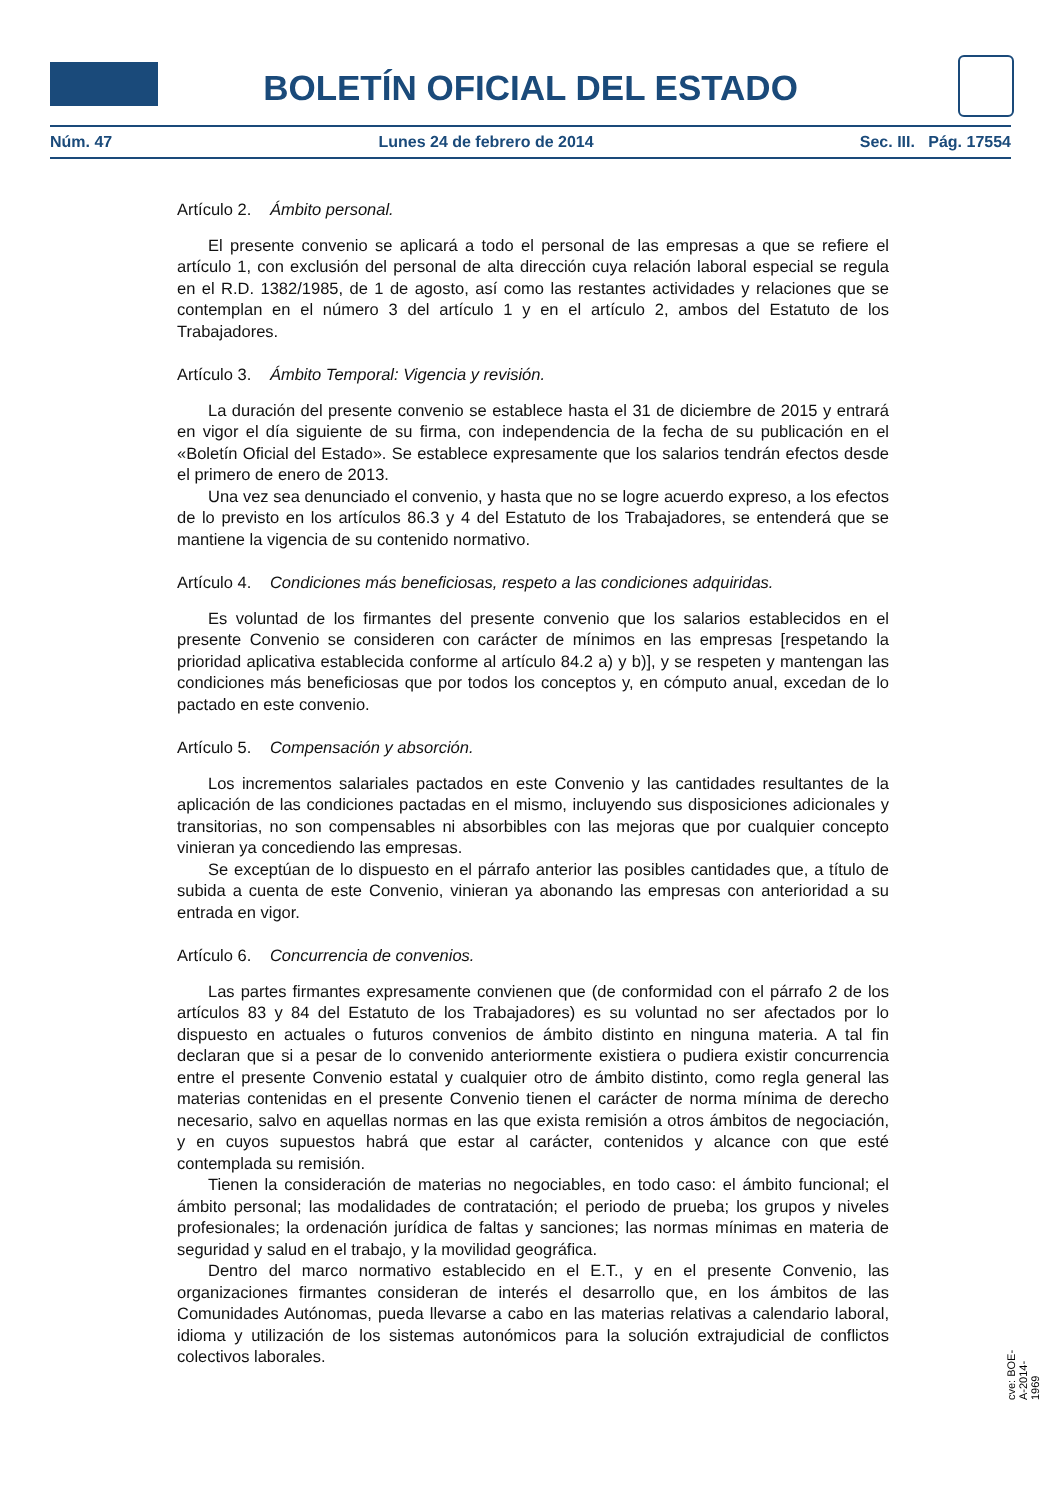BOLETÍN OFICIAL DEL ESTADO
Núm. 47 Lunes 24 de febrero de 2014 Sec. III. Pág. 17554
Artículo 2. Ámbito personal.
El presente convenio se aplicará a todo el personal de las empresas a que se refiere el artículo 1, con exclusión del personal de alta dirección cuya relación laboral especial se regula en el R.D. 1382/1985, de 1 de agosto, así como las restantes actividades y relaciones que se contemplan en el número 3 del artículo 1 y en el artículo 2, ambos del Estatuto de los Trabajadores.
Artículo 3. Ámbito Temporal: Vigencia y revisión.
La duración del presente convenio se establece hasta el 31 de diciembre de 2015 y entrará en vigor el día siguiente de su firma, con independencia de la fecha de su publicación en el «Boletín Oficial del Estado». Se establece expresamente que los salarios tendrán efectos desde el primero de enero de 2013.
Una vez sea denunciado el convenio, y hasta que no se logre acuerdo expreso, a los efectos de lo previsto en los artículos 86.3 y 4 del Estatuto de los Trabajadores, se entenderá que se mantiene la vigencia de su contenido normativo.
Artículo 4. Condiciones más beneficiosas, respeto a las condiciones adquiridas.
Es voluntad de los firmantes del presente convenio que los salarios establecidos en el presente Convenio se consideren con carácter de mínimos en las empresas [respetando la prioridad aplicativa establecida conforme al artículo 84.2 a) y b)], y se respeten y mantengan las condiciones más beneficiosas que por todos los conceptos y, en cómputo anual, excedan de lo pactado en este convenio.
Artículo 5. Compensación y absorción.
Los incrementos salariales pactados en este Convenio y las cantidades resultantes de la aplicación de las condiciones pactadas en el mismo, incluyendo sus disposiciones adicionales y transitorias, no son compensables ni absorbibles con las mejoras que por cualquier concepto vinieran ya concediendo las empresas.
Se exceptúan de lo dispuesto en el párrafo anterior las posibles cantidades que, a título de subida a cuenta de este Convenio, vinieran ya abonando las empresas con anterioridad a su entrada en vigor.
Artículo 6. Concurrencia de convenios.
Las partes firmantes expresamente convienen que (de conformidad con el párrafo 2 de los artículos 83 y 84 del Estatuto de los Trabajadores) es su voluntad no ser afectados por lo dispuesto en actuales o futuros convenios de ámbito distinto en ninguna materia. A tal fin declaran que si a pesar de lo convenido anteriormente existiera o pudiera existir concurrencia entre el presente Convenio estatal y cualquier otro de ámbito distinto, como regla general las materias contenidas en el presente Convenio tienen el carácter de norma mínima de derecho necesario, salvo en aquellas normas en las que exista remisión a otros ámbitos de negociación, y en cuyos supuestos habrá que estar al carácter, contenidos y alcance con que esté contemplada su remisión.
Tienen la consideración de materias no negociables, en todo caso: el ámbito funcional; el ámbito personal; las modalidades de contratación; el periodo de prueba; los grupos y niveles profesionales; la ordenación jurídica de faltas y sanciones; las normas mínimas en materia de seguridad y salud en el trabajo, y la movilidad geográfica.
Dentro del marco normativo establecido en el E.T., y en el presente Convenio, las organizaciones firmantes consideran de interés el desarrollo que, en los ámbitos de las Comunidades Autónomas, pueda llevarse a cabo en las materias relativas a calendario laboral, idioma y utilización de los sistemas autonómicos para la solución extrajudicial de conflictos colectivos laborales.
cve: BOE-A-2014-1969